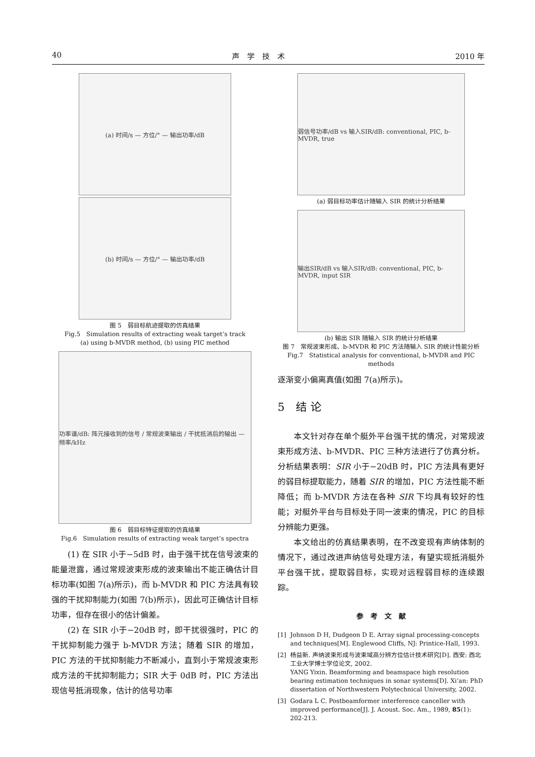40 声　学　技　术 2010 年
(a) 时间/s — 方位/° — 输出功率/dB
(b) 时间/s — 方位/° — 输出功率/dB
图 5　弱目标航迹提取的仿真结果
Fig.5　Simulation results of extracting weak target’s track
(a) using b-MVDR method, (b) using PIC method
功率谱/dB: 阵元接收到的信号 / 常规波束输出 / 干扰抵消后的输出 — 频率/kHz
图 6　弱目标特征提取的仿真结果
Fig.6　Simulation results of extracting weak target’s spectra
(1) 在 SIR 小于−5dB 时，由于强干扰在信号波束的能量泄露，通过常规波束形成的波束输出不能正确估计目标功率(如图 7(a)所示)，而 b-MVDR 和 PIC 方法具有较强的干扰抑制能力(如图 7(b)所示)，因此可正确估计目标功率，但存在很小的估计偏差。
(2) 在 SIR 小于−20dB 时，即干扰很强时，PIC 的干扰抑制能力强于 b-MVDR 方法；随着 SIR 的增加，PIC 方法的干扰抑制能力不断减小，直到小于常规波束形成方法的干扰抑制能力；SIR 大于 0dB 时，PIC 方法出现信号抵消现象，估计的信号功率
弱信号功率/dB vs 输入SIR/dB: conventional, PIC, b-MVDR, true
(a) 弱目标功率估计随输入 SIR 的统计分析结果
输出SIR/dB vs 输入SIR/dB: conventional, PIC, b-MVDR, input SIR
(b) 输出 SIR 随输入 SIR 的统计分析结果
图 7　常规波束形成、b-MVDR 和 PIC 方法随输入 SIR 的统计性能分析
Fig.7　Statistical analysis for conventional, b-MVDR and PIC methods
逐渐变小偏离真值(如图 7(a)所示)。
5　结 论
本文针对存在单个艇外平台强干扰的情况，对常规波束形成方法、b-MVDR、PIC 三种方法进行了仿真分析。分析结果表明：SIR 小于−20dB 时，PIC 方法具有更好的弱目标提取能力，随着 SIR 的增加，PIC 方法性能不断降低；而 b-MVDR 方法在各种 SIR 下均具有较好的性能；对艇外平台与目标处于同一波束的情况，PIC 的目标分辨能力更强。
本文给出的仿真结果表明，在不改变现有声纳体制的情况下，通过改进声纳信号处理方法，有望实现抵消艇外平台强干扰，提取弱目标，实现对远程弱目标的连续跟踪。
参　考　文　献
[1] Johnson D H, Dudgeon D E. Array signal processing-concepts and techniques[M]. Englewood Cliffs, NJ: Printice-Hall, 1993.
[2] 杨益新. 声纳波束形成与波束域高分辨方位估计技术研究[D]. 西安: 西北工业大学博士学位论文, 2002.
YANG Yixin. Beamforming and beamspace high resolution bearing estimation techniques in sonar systems[D]. Xi’an: PhD dissertation of Northwestern Polytechnical University, 2002.
[3] Godara L C. Postbeamformer interference canceller with improved performance[J]. J. Acoust. Soc. Am., 1989, 85(1): 202-213.